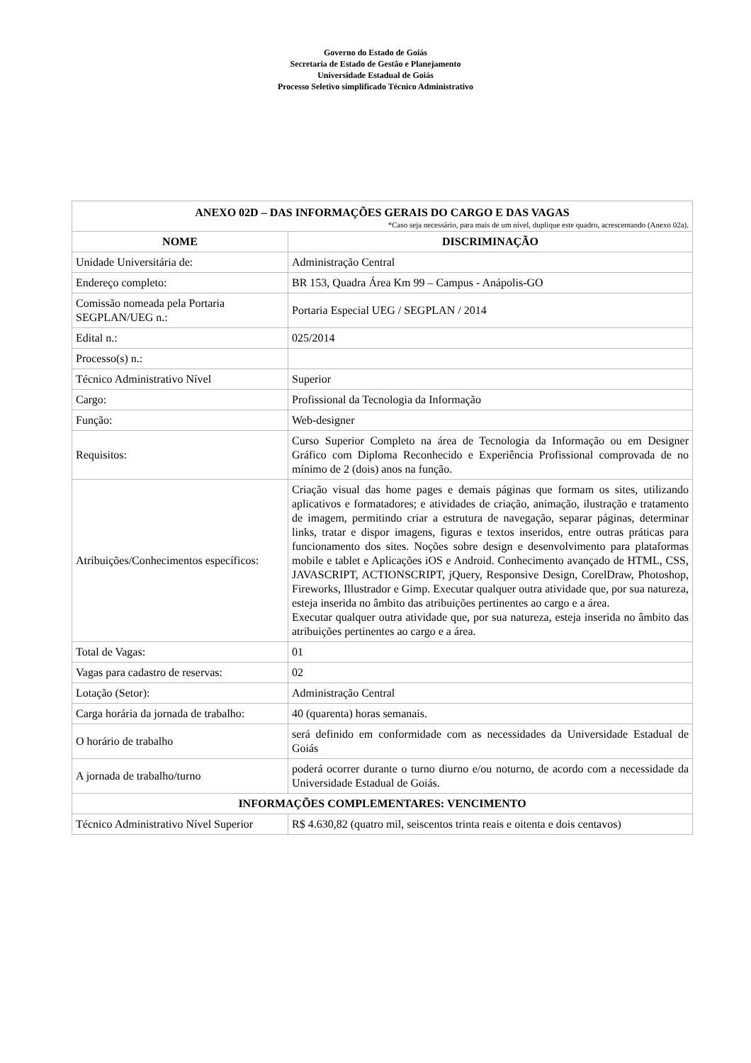Governo do Estado de Goiás
Secretaria de Estado de Gestão e Planejamento
Universidade Estadual de Goiás
Processo Seletivo simplificado Técnico Administrativo
| ANEXO 02D – DAS INFORMAÇÕES GERAIS DO CARGO E DAS VAGAS *Caso seja necessário, para mais de um nível, duplique este quadro, acrescentando (Anexo 02a). | |
| --- | --- |
| NOME | DISCRIMINAÇÃO |
| Unidade Universitária de: | Administração Central |
| Endereço completo: | BR 153, Quadra Área Km 99 – Campus - Anápolis-GO |
| Comissão nomeada pela Portaria SEGPLAN/UEG n.: | Portaria Especial UEG / SEGPLAN / 2014 |
| Edital n.: | 025/2014 |
| Processo(s) n.: | |
| Técnico Administrativo Nível | Superior |
| Cargo: | Profissional da Tecnologia da Informação |
| Função: | Web-designer |
| Requisitos: | Curso Superior Completo na área de Tecnologia da Informação ou em Designer Gráfico com Diploma Reconhecido e Experiência Profissional comprovada de no mínimo de 2 (dois) anos na função. |
| Atribuições/Conhecimentos específicos: | Criação visual das home pages e demais páginas que formam os sites, utilizando aplicativos e formatadores; e atividades de criação, animação, ilustração e tratamento de imagem, permitindo criar a estrutura de navegação, separar páginas, determinar links, tratar e dispor imagens, figuras e textos inseridos, entre outras práticas para funcionamento dos sites. Noções sobre design e desenvolvimento para plataformas mobile e tablet e Aplicações iOS e Android. Conhecimento avançado de HTML, CSS, JAVASCRIPT, ACTIONSCRIPT, jQuery, Responsive Design, CorelDraw, Photoshop, Fireworks, Illustrador e Gimp. Executar qualquer outra atividade que, por sua natureza, esteja inserida no âmbito das atribuições pertinentes ao cargo e a área. Executar qualquer outra atividade que, por sua natureza, esteja inserida no âmbito das atribuições pertinentes ao cargo e a área. |
| Total de Vagas: | 01 |
| Vagas para cadastro de reservas: | 02 |
| Lotação (Setor): | Administração Central |
| Carga horária da jornada de trabalho: | 40 (quarenta) horas semanais. |
| O horário de trabalho | será definido em conformidade com as necessidades da Universidade Estadual de Goiás |
| A jornada de trabalho/turno | poderá ocorrer durante o turno diurno e/ou noturno, de acordo com a necessidade da Universidade Estadual de Goiás. |
| INFORMAÇÕES COMPLEMENTARES: VENCIMENTO | |
| Técnico Administrativo Nível Superior | R$ 4.630,82 (quatro mil, seiscentos trinta reais e oitenta e dois centavos) |